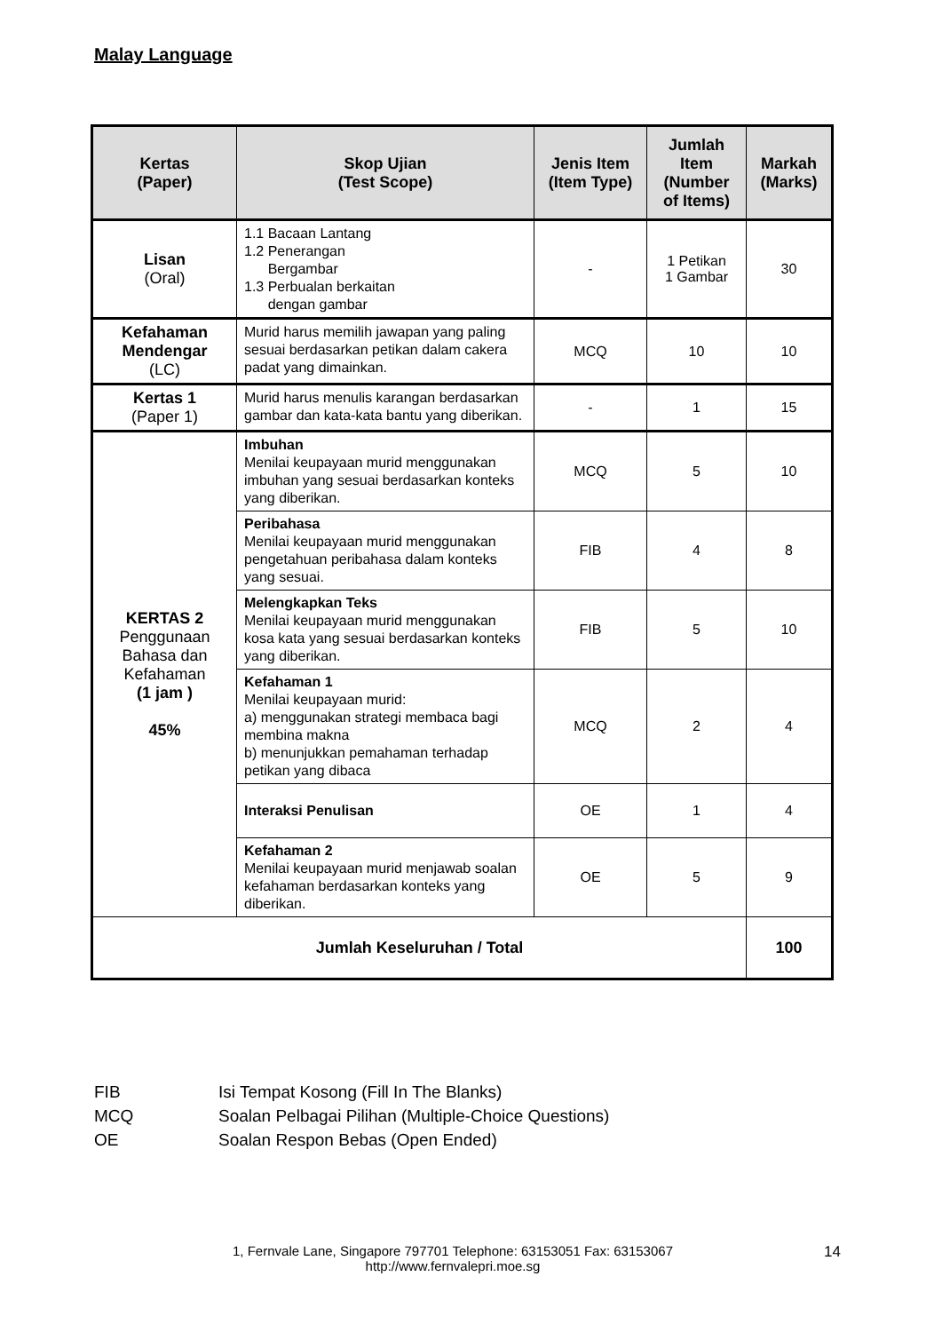Malay Language
| Kertas (Paper) | Skop Ujian (Test Scope) | Jenis Item (Item Type) | Jumlah Item (Number of Items) | Markah (Marks) |
| --- | --- | --- | --- | --- |
| Lisan (Oral) | 1.1 Bacaan Lantang 1.2 Penerangan Bergambar 1.3 Perbualan berkaitan dengan gambar | - | 1 Petikan 1 Gambar | 30 |
| Kefahaman Mendengar (LC) | Murid harus memilih jawapan yang paling sesuai berdasarkan petikan dalam cakera padat yang dimainkan. | MCQ | 10 | 10 |
| Kertas 1 (Paper 1) | Murid harus menulis karangan berdasarkan gambar dan kata-kata bantu yang diberikan. | - | 1 | 15 |
| KERTAS 2 Penggunaan Bahasa dan Kefahaman (1 jam ) 45% | Imbuhan Menilai keupayaan murid menggunakan imbuhan yang sesuai berdasarkan konteks yang diberikan. | MCQ | 5 | 10 |
| | Peribahasa Menilai keupayaan murid menggunakan pengetahuan peribahasa dalam konteks yang sesuai. | FIB | 4 | 8 |
| | Melengkapkan Teks Menilai keupayaan murid menggunakan kosa kata yang sesuai berdasarkan konteks yang diberikan. | FIB | 5 | 10 |
| | Kefahaman 1 Menilai keupayaan murid: a) menggunakan strategi membaca bagi membina makna b) menunjukkan pemahaman terhadap petikan yang dibaca | MCQ | 2 | 4 |
| | Interaksi Penulisan | OE | 1 | 4 |
| | Kefahaman 2 Menilai keupayaan murid menjawab soalan kefahaman berdasarkan konteks yang diberikan. | OE | 5 | 9 |
| Jumlah Keseluruhan / Total | | | | 100 |
FIB Isi Tempat Kosong (Fill In The Blanks)
MCQ Soalan Pelbagai Pilihan (Multiple-Choice Questions)
OE Soalan Respon Bebas (Open Ended)
1, Fernvale Lane, Singapore 797701 Telephone: 63153051 Fax: 63153067
http://www.fernvalepri.moe.sg
14